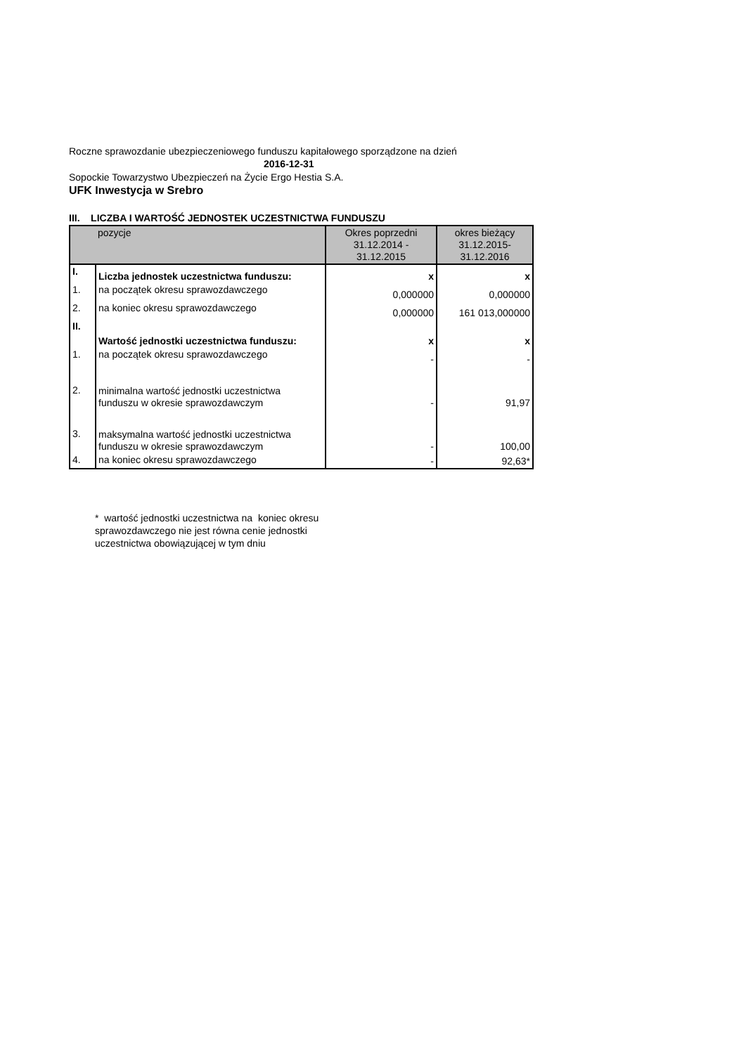Roczne sprawozdanie ubezpieczeniowego funduszu kapitałowego sporządzone na dzień
2016-12-31
Sopockie Towarzystwo Ubezpieczeń na Życie Ergo Hestia S.A.
UFK Inwestycja w Srebro
III. LICZBA I WARTOŚĆ JEDNOSTEK UCZESTNICTWA FUNDUSZU
| | pozycje | Okres poprzedni 31.12.2014 - 31.12.2015 | okres bieżący 31.12.2015- 31.12.2016 |
| --- | --- | --- | --- |
| I. | Liczba jednostek uczestnictwa funduszu: | x | x |
| 1. | na początek okresu sprawozdawczego | 0,000000 | 0,000000 |
| 2. | na koniec okresu sprawozdawczego | 0,000000 | 161 013,000000 |
| II. | Wartość jednostki uczestnictwa funduszu: | x | x |
| 1. | na początek okresu sprawozdawczego | - | - |
| 2. | minimalna wartość jednostki uczestnictwa funduszu w okresie sprawozdawczym | - | 91,97 |
| 3. | maksymalna wartość jednostki uczestnictwa funduszu w okresie sprawozdawczym | - | 100,00 |
| 4. | na koniec okresu sprawozdawczego | - | 92,63* |
* wartość jednostki uczestnictwa na koniec okresu sprawozdawczego nie jest równa cenie jednostki uczestnictwa obowiązującej w tym dniu